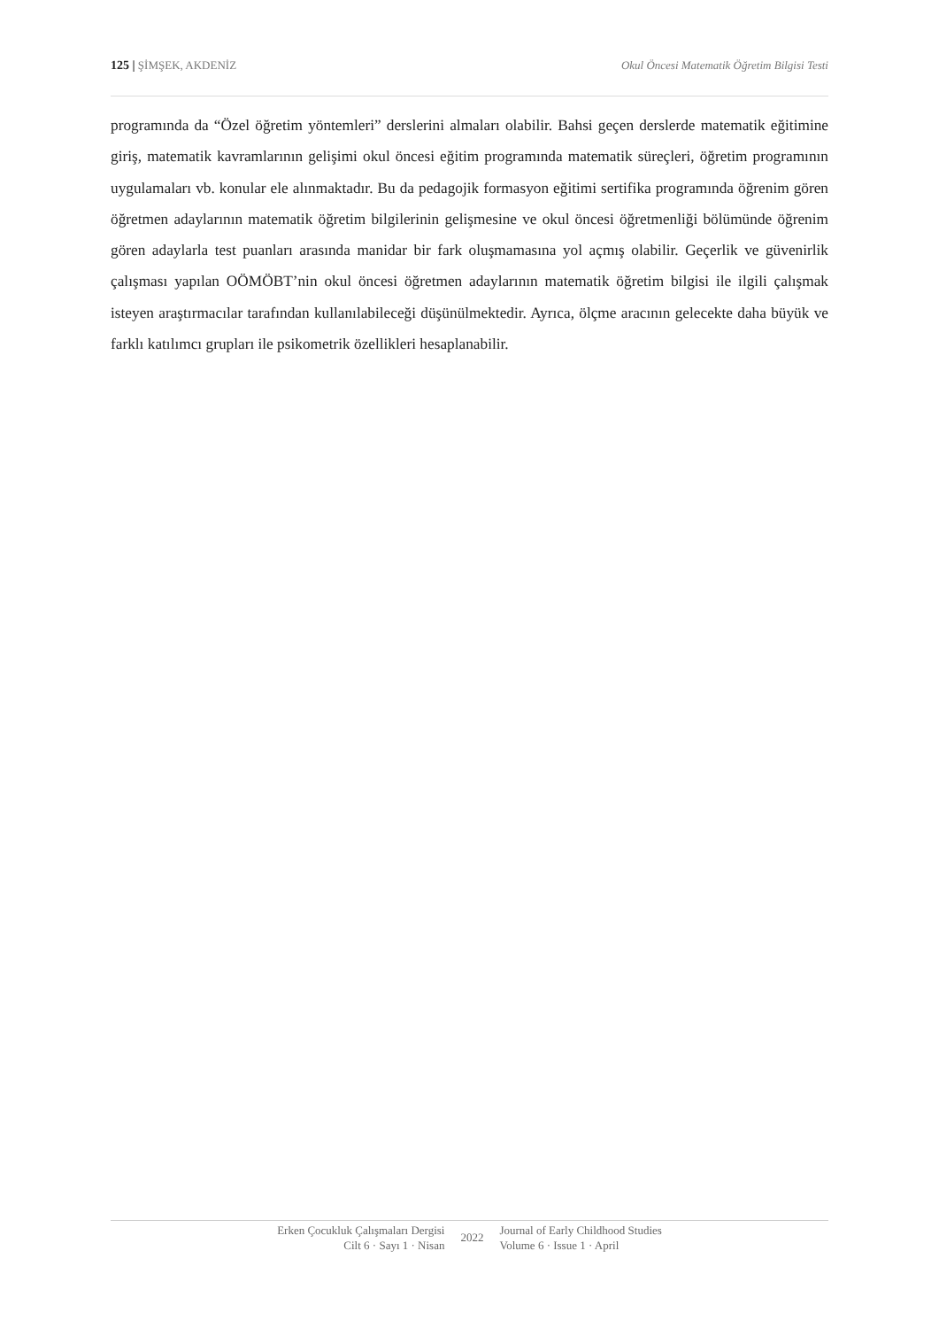125 | ŞİMŞEK, AKDENİZ Okul Öncesi Matematik Öğretim Bilgisi Testi
programında da “Özel öğretim yöntemleri” derslerini almaları olabilir. Bahsi geçen derslerde matematik eğitimine giriş, matematik kavramlarının gelişimi okul öncesi eğitim programında matematik süreçleri, öğretim programının uygulamaları vb. konular ele alınmaktadır. Bu da pedagojik formasyon eğitimi sertifika programında öğrenim gören öğretmen adaylarının matematik öğretim bilgilerinin gelişmesine ve okul öncesi öğretmenliği bölümünde öğrenim gören adaylarla test puanları arasında manidar bir fark oluşmamasına yol açmış olabilir. Geçerlik ve güvenirlik çalışması yapılan OÖMÖBT’nin okul öncesi öğretmen adaylarının matematik öğretim bilgisi ile ilgili çalışmak isteyen araştırmacılar tarafından kullanılabileceği düşünülmektedir. Ayrıca, ölçme aracının gelecekte daha büyük ve farklı katılımcı grupları ile psikometrik özellikleri hesaplanabilir.
Erken Çocukluk Çalışmaları Dergisi
Cilt 6 · Sayı 1 · Nisan
2022
Journal of Early Childhood Studies
Volume 6 · Issue 1 · April